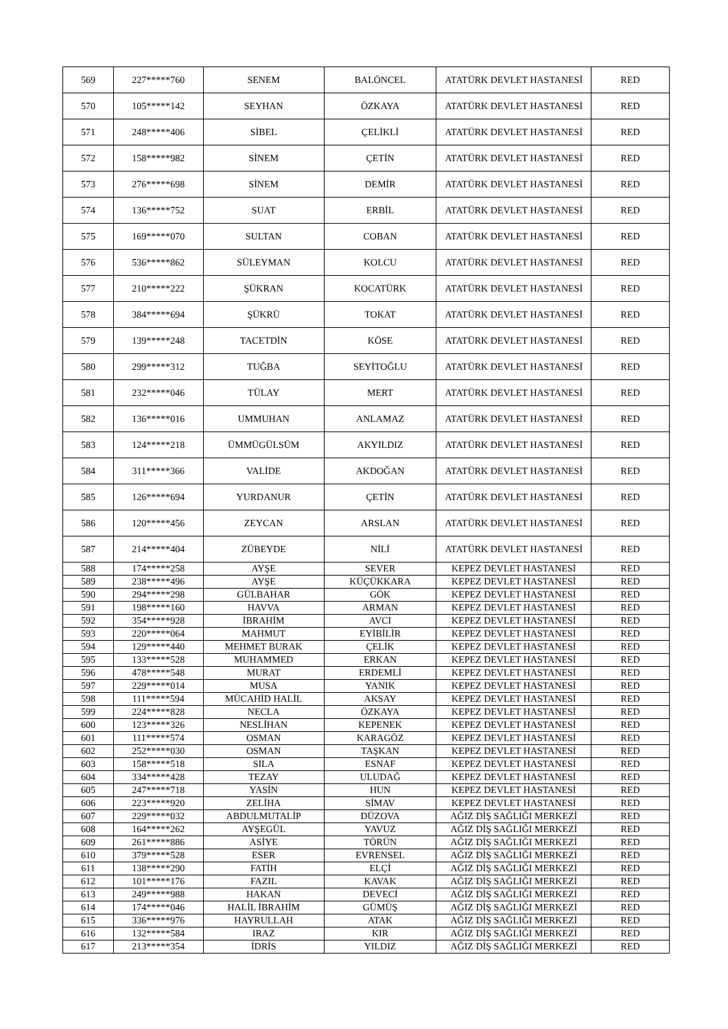| 569 | 227*****760 | SENEM | BALÖNCEL | ATATÜRK DEVLET HASTANESİ | RED |
| 570 | 105*****142 | SEYHAN | ÖZKAYA | ATATÜRK DEVLET HASTANESİ | RED |
| 571 | 248*****406 | SİBEL | ÇELİKLİ | ATATÜRK DEVLET HASTANESİ | RED |
| 572 | 158*****982 | SİNEM | ÇETİN | ATATÜRK DEVLET HASTANESİ | RED |
| 573 | 276*****698 | SİNEM | DEMİR | ATATÜRK DEVLET HASTANESİ | RED |
| 574 | 136*****752 | SUAT | ERBİL | ATATÜRK DEVLET HASTANESİ | RED |
| 575 | 169*****070 | SULTAN | COBAN | ATATÜRK DEVLET HASTANESİ | RED |
| 576 | 536*****862 | SÜLEYMAN | KOLCU | ATATÜRK DEVLET HASTANESİ | RED |
| 577 | 210*****222 | ŞÜKRAN | KOCATÜRK | ATATÜRK DEVLET HASTANESİ | RED |
| 578 | 384*****694 | ŞÜKRÜ | TOKAT | ATATÜRK DEVLET HASTANESİ | RED |
| 579 | 139*****248 | TACETDİN | KÖSE | ATATÜRK DEVLET HASTANESİ | RED |
| 580 | 299*****312 | TUĞBA | SEYİTOĞLU | ATATÜRK DEVLET HASTANESİ | RED |
| 581 | 232*****046 | TÜLAY | MERT | ATATÜRK DEVLET HASTANESİ | RED |
| 582 | 136*****016 | UMMUHAN | ANLAMAZ | ATATÜRK DEVLET HASTANESİ | RED |
| 583 | 124*****218 | ÜMMÜGÜLSÜM | AKYILDIZ | ATATÜRK DEVLET HASTANESİ | RED |
| 584 | 311*****366 | VALİDE | AKDOĞAN | ATATÜRK DEVLET HASTANESİ | RED |
| 585 | 126*****694 | YURDANUR | ÇETİN | ATATÜRK DEVLET HASTANESİ | RED |
| 586 | 120*****456 | ZEYCAN | ARSLAN | ATATÜRK DEVLET HASTANESİ | RED |
| 587 | 214*****404 | ZÜBEYDE | NİLİ | ATATÜRK DEVLET HASTANESİ | RED |
| 588 | 174*****258 | AYŞE | SEVER | KEPEZ DEVLET HASTANESİ | RED |
| 589 | 238*****496 | AYŞE | KÜÇÜKKARA | KEPEZ DEVLET HASTANESİ | RED |
| 590 | 294*****298 | GÜLBAHAR | GÖK | KEPEZ DEVLET HASTANESİ | RED |
| 591 | 198*****160 | HAVVA | ARMAN | KEPEZ DEVLET HASTANESİ | RED |
| 592 | 354*****928 | İBRAHİM | AVCI | KEPEZ DEVLET HASTANESİ | RED |
| 593 | 220*****064 | MAHMUT | EYİBİLİR | KEPEZ DEVLET HASTANESİ | RED |
| 594 | 129*****440 | MEHMET BURAK | ÇELİK | KEPEZ DEVLET HASTANESİ | RED |
| 595 | 133*****528 | MUHAMMED | ERKAN | KEPEZ DEVLET HASTANESİ | RED |
| 596 | 478*****548 | MURAT | ERDEMLİ | KEPEZ DEVLET HASTANESİ | RED |
| 597 | 229*****014 | MUSA | YANIK | KEPEZ DEVLET HASTANESİ | RED |
| 598 | 111*****594 | MÜCAHİD HALİL | AKSAY | KEPEZ DEVLET HASTANESİ | RED |
| 599 | 224*****828 | NECLA | ÖZKAYA | KEPEZ DEVLET HASTANESİ | RED |
| 600 | 123*****326 | NESLİHAN | KEPENEK | KEPEZ DEVLET HASTANESİ | RED |
| 601 | 111*****574 | OSMAN | KARAGÖZ | KEPEZ DEVLET HASTANESİ | RED |
| 602 | 252*****030 | OSMAN | TAŞKAN | KEPEZ DEVLET HASTANESİ | RED |
| 603 | 158*****518 | SILA | ESNAF | KEPEZ DEVLET HASTANESİ | RED |
| 604 | 334*****428 | TEZAY | ULUDAĞ | KEPEZ DEVLET HASTANESİ | RED |
| 605 | 247*****718 | YASİN | HUN | KEPEZ DEVLET HASTANESİ | RED |
| 606 | 223*****920 | ZELİHA | SİMAV | KEPEZ DEVLET HASTANESİ | RED |
| 607 | 229*****032 | ABDULMUTALİP | DÜZOVA | AĞIZ DİŞ SAĞLIĞI MERKEZİ | RED |
| 608 | 164*****262 | AYŞEGÜL | YAVUZ | AĞIZ DİŞ SAĞLIĞI MERKEZİ | RED |
| 609 | 261*****886 | ASİYE | TÖRÜN | AĞIZ DİŞ SAĞLIĞI MERKEZİ | RED |
| 610 | 379*****528 | ESER | EVRENSEL | AĞIZ DİŞ SAĞLIĞI MERKEZİ | RED |
| 611 | 138*****290 | FATİH | ELÇİ | AĞIZ DİŞ SAĞLIĞI MERKEZİ | RED |
| 612 | 101*****176 | FAZIL | KAVAK | AĞIZ DİŞ SAĞLIĞI MERKEZİ | RED |
| 613 | 249*****988 | HAKAN | DEVECİ | AĞIZ DİŞ SAĞLIĞI MERKEZİ | RED |
| 614 | 174*****046 | HALİL İBRAHİM | GÜMÜŞ | AĞIZ DİŞ SAĞLIĞI MERKEZİ | RED |
| 615 | 336*****976 | HAYRULLAH | ATAK | AĞIZ DİŞ SAĞLIĞI MERKEZİ | RED |
| 616 | 132*****584 | IRAZ | KIR | AĞIZ DİŞ SAĞLIĞI MERKEZİ | RED |
| 617 | 213*****354 | İDRİS | YILDIZ | AĞIZ DİŞ SAĞLIĞI MERKEZİ | RED |